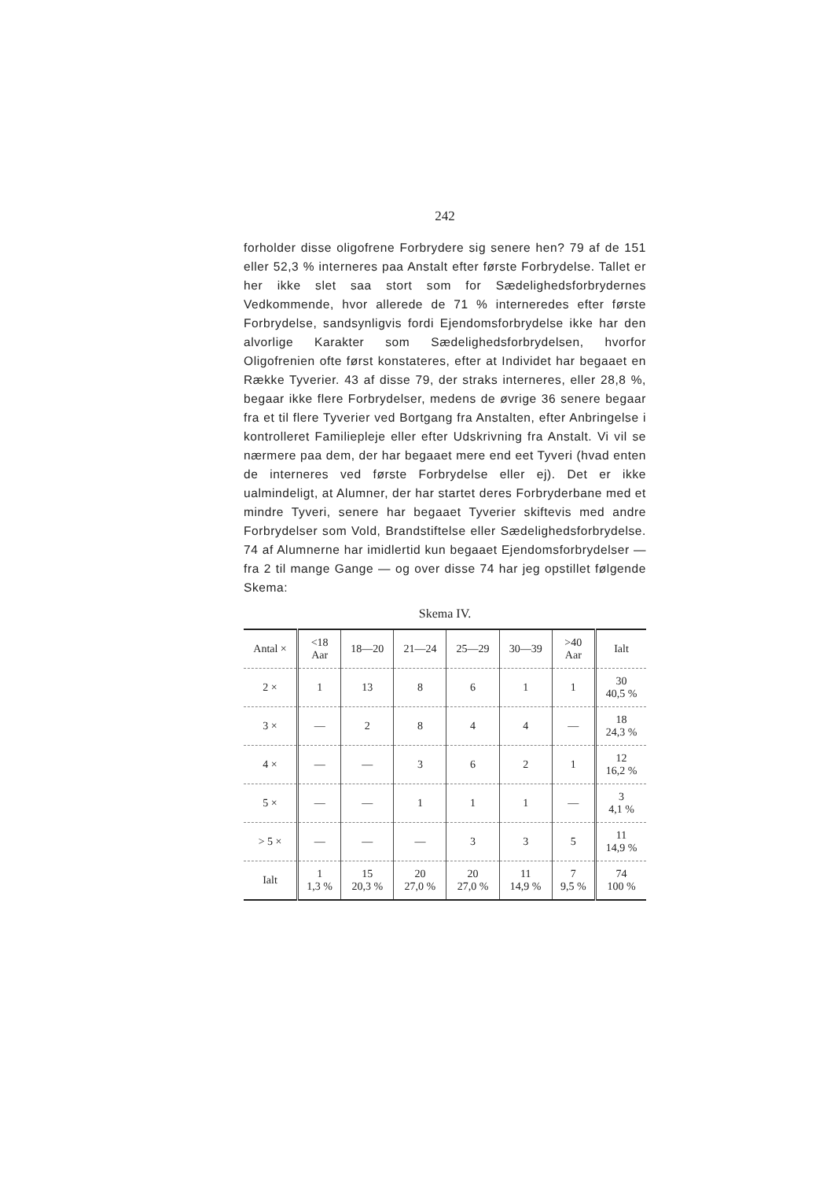242
forholder disse oligofrene Forbrydere sig senere hen? 79 af de 151 eller 52,3 % interneres paa Anstalt efter første Forbrydelse. Tallet er her ikke slet saa stort som for Sædelighedsforbryder­nes Vedkommende, hvor allerede de 71 % interneredes efter første Forbrydelse, sandsynligvis fordi Ejendomsforbrydelse ikke har den alvorlige Karakter som Sædelighedsforbrydelsen, hvorfor Oligofrenien ofte først konstateres, efter at Individet har begaaet en Række Tyverier. 43 af disse 79, der straks inter­neres, eller 28,8 %, begaar ikke flere Forbrydelser, medens de øvrige 36 senere begaar fra et til flere Tyverier ved Bortgang fra Anstalten, efter Anbringelse i kontrolleret Familiepleje eller efter Udskrivning fra Anstalt. Vi vil se nærmere paa dem, der har begaaet mere end eet Tyveri (hvad enten de interneres ved første Forbrydelse eller ej). Det er ikke ualmindeligt, at Alum­ner, der har startet deres Forbryderbane med et mindre Tyveri, senere har begaaet Tyverier skiftevis med andre Forbrydelser som Vold, Brandstiftelse eller Sædelighedsforbrydelse. 74 af Alumnerne har imidlertid kun begaaet Ejendomsforbrydelser — fra 2 til mange Gange — og over disse 74 har jeg opstillet følgende Skema:
Skema IV.
| Antal × | <18 Aar | 18—20 | 21—24 | 25—29 | 30—39 | >40 Aar | Ialt |
| --- | --- | --- | --- | --- | --- | --- | --- |
| 2 × | 1 | 13 | 8 | 6 | 1 | 1 | 30 40,5 % |
| 3 × | — | 2 | 8 | 4 | 4 | — | 18 24,3 % |
| 4 × | — | — | 3 | 6 | 2 | 1 | 12 16,2 % |
| 5 × | — | — | 1 | 1 | 1 | — | 3 4,1 % |
| > 5 × | — | — | — | 3 | 3 | 5 | 11 14,9 % |
| Ialt | 1 1,3 % | 15 20,3 % | 20 27,0 % | 20 27,0 % | 11 14,9 % | 7 9,5 % | 74 100 % |